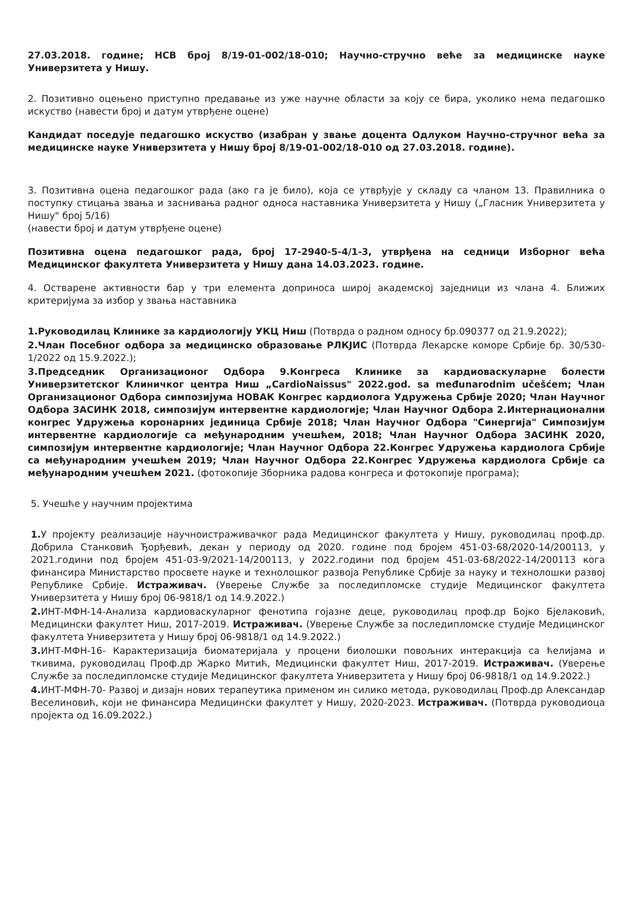27.03.2018. године; НСВ број 8/19-01-002/18-010; Научно-стручно веће за медицинске науке Универзитета у Нишу.
2. Позитивно оцењено приступно предавање из уже научне области за коју се бира, уколико нема педагошко искуство (навести број и датум утврђене оцене)
Кандидат поседује педагошко искуство (изабран у звање доцента Одлуком Научно-стручног већа за медицинске науке Универзитета у Нишу број 8/19-01-002/18-010 од 27.03.2018. године).
3. Позитивна оцена педагошког рада (ако га је било), која се утврђује у складу са чланом 13. Правилника о поступку стицања звања и заснивања радног односа наставника Универзитета у Нишу („Гласник Универзитета у Нишу" број 5/16)
(навести број и датум утврђене оцене)
Позитивна оцена педагошког рада, број 17-2940-5-4/1-3, утврђена на седници Изборног већа Медицинског факултета Универзитета у Нишу дана 14.03.2023. године.
4. Остварене активности бар у три елемента доприноса широј академској заједници из члана 4. Ближих критеријума за избор у звања наставника
1.Руководилац Клинике за кардиологију УКЦ Ниш (Потврда о радном односу бр.090377 од 21.9.2022);
2.Члан Посебног одбора за медицинско образовање РЛКЈИС (Потврда Лекарске коморе Србије бр. 30/530-1/2022 од 15.9.2022.);
3.Председник Организационог Одбора 9.Конгреса Клинике за кардиоваскуларне болести Универзитетског Клиничког центра Ниш „CardioNaissus" 2022.god. sa međunarodnim učešćem; Члан Организационог Одбора симпозијума НОВАК Конгрес кардиолога Удружења Србије 2020; Члан Научног Одбора ЗАСИНК 2018, симпозијум интервентне кардиологије; Члан Научног Одбора 2.Интернационални конгрес Удружења коронарних јединица Србије 2018; Члан Научног Одбора "Синергија" Симпозијум интервентне кардиологије са међународним учешћем, 2018; Члан Научног Одбора ЗАСИНК 2020, симпозијум интервентне кардиологије; Члан Научног Одбора 22.Конгрес Удружења кардиолога Србије са међународним учешћем 2019; Члан Научног Одбора 22.Конгрес Удружења кардиолога Србије са међународним учешћем 2021. (фотокопије Зборника радова конгреса и фотокопије програма);
5. Учешће у научним пројектима
1. У пројекту реализације научноистраживачког рада Медицинског факултета у Нишу, руководилац проф.др. Добрила Станковић Ђорђевић, декан у периоду од 2020. године под бројем 451-03-68/2020-14/200113, у 2021.години под бројем 451-03-9/2021-14/200113, у 2022.години под бројем 451-03-68/2022-14/200113 кога финансира Министарство просвете науке и технолошког развоја Републике Србије за науку и технолошки развој Републике Србије. Истраживач. (Уверење Службе за последипломске студије Медицинског факултета Универзитета у Нишу број 06-9818/1 од 14.9.2022.)
2. ИНТ-МФН-14-Анализа кардиоваскуларног фенотипа гојазне деце, руководилац проф.др Бојко Бјелаковић, Медицински факултет Ниш, 2017-2019. Истраживач. (Уверење Службе за последипломске студије Медицинског факултета Универзитета у Нишу број 06-9818/1 од 14.9.2022.)
3. ИНТ-МФН-16- Карактеризација биоматеријала у процени биолошки повољних интеракција са ћелијама и ткивима, руководилац Проф.др Жарко Митић, Медицински факултет Ниш, 2017-2019. Истраживач. (Уверење Службе за последипломске студије Медицинског факултета Универзитета у Нишу број 06-9818/1 од 14.9.2022.)
4. ИНТ-МФН-70- Развој и дизајн нових терапеутика применом ин силико метода, руководилац Проф.др Александар Веселиновић, који не финансира Медицински факултет у Нишу, 2020-2023. Истраживач. (Потврда руководиоца пројекта од 16.09.2022.)